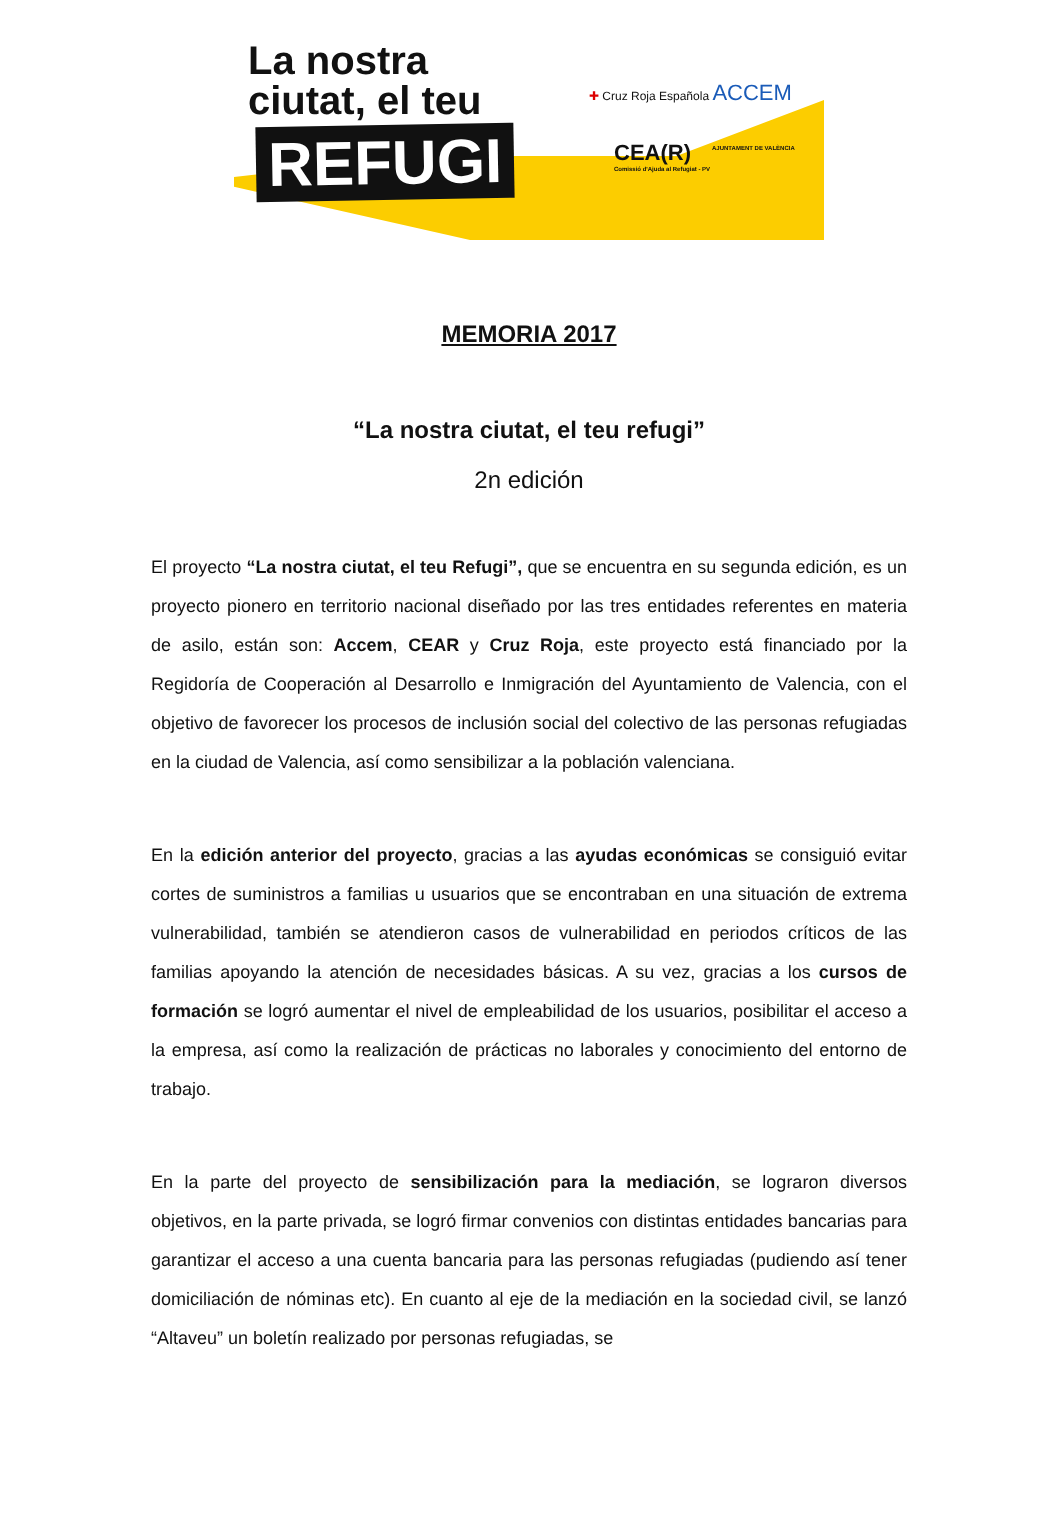La nostra
ciutat, el teu
REFUGI
✚ Cruz Roja Española ACCEM
CEA(R)
Comissió d'Ajuda al Refugiat - PV
AJUNTAMENT DE VALÈNCIA
MEMORIA 2017
“La nostra ciutat, el teu refugi”
2n edición
El proyecto “La nostra ciutat, el teu Refugi”, que se encuentra en su segunda edición, es un proyecto pionero en territorio nacional diseñado por las tres entidades referentes en materia de asilo, están son: Accem, CEAR y Cruz Roja, este proyecto está financiado por la Regidoría de Cooperación al Desarrollo e Inmigración del Ayuntamiento de Valencia, con el objetivo de favorecer los procesos de inclusión social del colectivo de las personas refugiadas en la ciudad de Valencia, así como sensibilizar a la población valenciana.
En la edición anterior del proyecto, gracias a las ayudas económicas se consiguió evitar cortes de suministros a familias u usuarios que se encontraban en una situación de extrema vulnerabilidad, también se atendieron casos de vulnerabilidad en periodos críticos de las familias apoyando la atención de necesidades básicas. A su vez, gracias a los cursos de formación se logró aumentar el nivel de empleabilidad de los usuarios, posibilitar el acceso a la empresa, así como la realización de prácticas no laborales y conocimiento del entorno de trabajo.
En la parte del proyecto de sensibilización para la mediación, se lograron diversos objetivos, en la parte privada, se logró firmar convenios con distintas entidades bancarias para garantizar el acceso a una cuenta bancaria para las personas refugiadas (pudiendo así tener domiciliación de nóminas etc). En cuanto al eje de la mediación en la sociedad civil, se lanzó “Altaveu” un boletín realizado por personas refugiadas, se